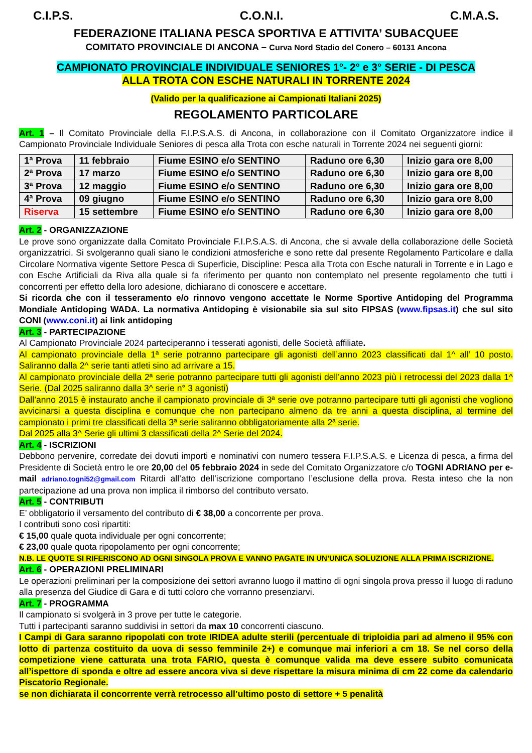C.I.P.S. C.O.N.I. C.M.A.S.
FEDERAZIONE ITALIANA PESCA SPORTIVA E ATTIVITA’ SUBACQUEE
COMITATO PROVINCIALE DI ANCONA – Curva Nord Stadio del Conero – 60131 Ancona
CAMPIONATO PROVINCIALE INDIVIDUALE SENIORES 1°- 2° e 3° SERIE - DI PESCA
ALLA TROTA CON ESCHE NATURALI IN TORRENTE 2024
(Valido per la qualificazione ai Campionati Italiani 2025)
REGOLAMENTO PARTICOLARE
Art. 1 – Il Comitato Provinciale della F.I.P.S.A.S. di Ancona, in collaborazione con il Comitato Organizzatore indice il Campionato Provinciale Individuale Seniores di pesca alla Trota con esche naturali in Torrente 2024 nei seguenti giorni:
| 1ª Prova | 11 febbraio | Fiume ESINO e/o SENTINO | Raduno ore 6,30 | Inizio gara ore 8,00 |
| 2ª Prova | 17 marzo | Fiume ESINO e/o SENTINO | Raduno ore 6,30 | Inizio gara ore 8,00 |
| 3ª Prova | 12 maggio | Fiume ESINO e/o SENTINO | Raduno ore 6,30 | Inizio gara ore 8,00 |
| 4ª Prova | 09 giugno | Fiume ESINO e/o SENTINO | Raduno ore 6,30 | Inizio gara ore 8,00 |
| Riserva | 15 settembre | Fiume ESINO e/o SENTINO | Raduno ore 6,30 | Inizio gara ore 8,00 |
Art. 2 - ORGANIZZAZIONE
Le prove sono organizzate dalla Comitato Provinciale F.I.P.S.A.S. di Ancona, che si avvale della collaborazione delle Società organizzatrici. Si svolgeranno quali siano le condizioni atmosferiche e sono rette dal presente Regolamento Particolare e dalla Circolare Normativa vigente Settore Pesca di Superficie, Discipline: Pesca alla Trota con Esche naturali in Torrente e in Lago e con Esche Artificiali da Riva alla quale si fa riferimento per quanto non contemplato nel presente regolamento che tutti i concorrenti per effetto della loro adesione, dichiarano di conoscere e accettare.
Si ricorda che con il tesseramento e/o rinnovo vengono accettate le Norme Sportive Antidoping del Programma Mondiale Antidoping WADA. La normativa Antidoping è visionabile sia sul sito FIPSAS (www.fipsas.it) che sul sito CONI (www.coni.it) ai link antidoping
Art. 3 - PARTECIPAZIONE
Al Campionato Provinciale 2024 parteciperanno i tesserati agonisti, delle Società affiliate.
Al campionato provinciale della 1ª serie potranno partecipare gli agonisti dell’anno 2023 classificati dal 1^ all’ 10 posto. Saliranno dalla 2^ serie tanti atleti sino ad arrivare a 15.
Al campionato provinciale della 2ª serie potranno partecipare tutti gli agonisti dell’anno 2023 più i retrocessi del 2023 dalla 1^ Serie. (Dal 2025 saliranno dalla 3^ serie n° 3 agonisti)
Dall’anno 2015 è instaurato anche il campionato provinciale di 3ª serie ove potranno partecipare tutti gli agonisti che vogliono avvicinarsi a questa disciplina e comunque che non partecipano almeno da tre anni a questa disciplina, al termine del campionato i primi tre classificati della 3ª serie saliranno obbligatoriamente alla 2ª serie.
Dal 2025 alla 3^ Serie gli ultimi 3 classificati della 2^ Serie del 2024.
Art. 4 - ISCRIZIONI
Debbono pervenire, corredate dei dovuti importi e nominativi con numero tessera F.I.P.S.A.S. e Licenza di pesca, a firma del Presidente di Società entro le ore 20,00 del 05 febbraio 2024 in sede del Comitato Organizzatore c/o TOGNI ADRIANO per e-mail adriano.togni52@gmail.com Ritardi all’atto dell’iscrizione comportano l’esclusione della prova. Resta inteso che la non partecipazione ad una prova non implica il rimborso del contributo versato.
Art. 5 - CONTRIBUTI
E’ obbligatorio il versamento del contributo di € 38,00 a concorrente per prova.
I contributi sono così ripartiti:
€ 15,00 quale quota individuale per ogni concorrente;
€ 23,00 quale quota ripopolamento per ogni concorrente;
N.B. LE QUOTE SI RIFERISCONO AD OGNI SINGOLA PROVA E VANNO PAGATE IN UN’UNICA SOLUZIONE ALLA PRIMA ISCRIZIONE.
Art. 6 - OPERAZIONI PRELIMINARI
Le operazioni preliminari per la composizione dei settori avranno luogo il mattino di ogni singola prova presso il luogo di raduno alla presenza del Giudice di Gara e di tutti coloro che vorranno presenziarvi.
Art. 7 - PROGRAMMA
Il campionato si svolgerà in 3 prove per tutte le categorie.
Tutti i partecipanti saranno suddivisi in settori da max 10 concorrenti ciascuno.
I Campi di Gara saranno ripopolati con trote IRIDEA adulte sterili (percentuale di triploidia pari ad almeno il 95% con lotto di partenza costituito da uova di sesso femminile 2+) e comunque mai inferiori a cm 18. Se nel corso della competizione viene catturata una trota FARIO, questa è comunque valida ma deve essere subito comunicata all’ispettore di sponda e oltre ad essere ancora viva si deve rispettare la misura minima di cm 22 come da calendario Piscatorio Regionale.
se non dichiarata il concorrente verrà retrocesso all’ultimo posto di settore + 5 penalità